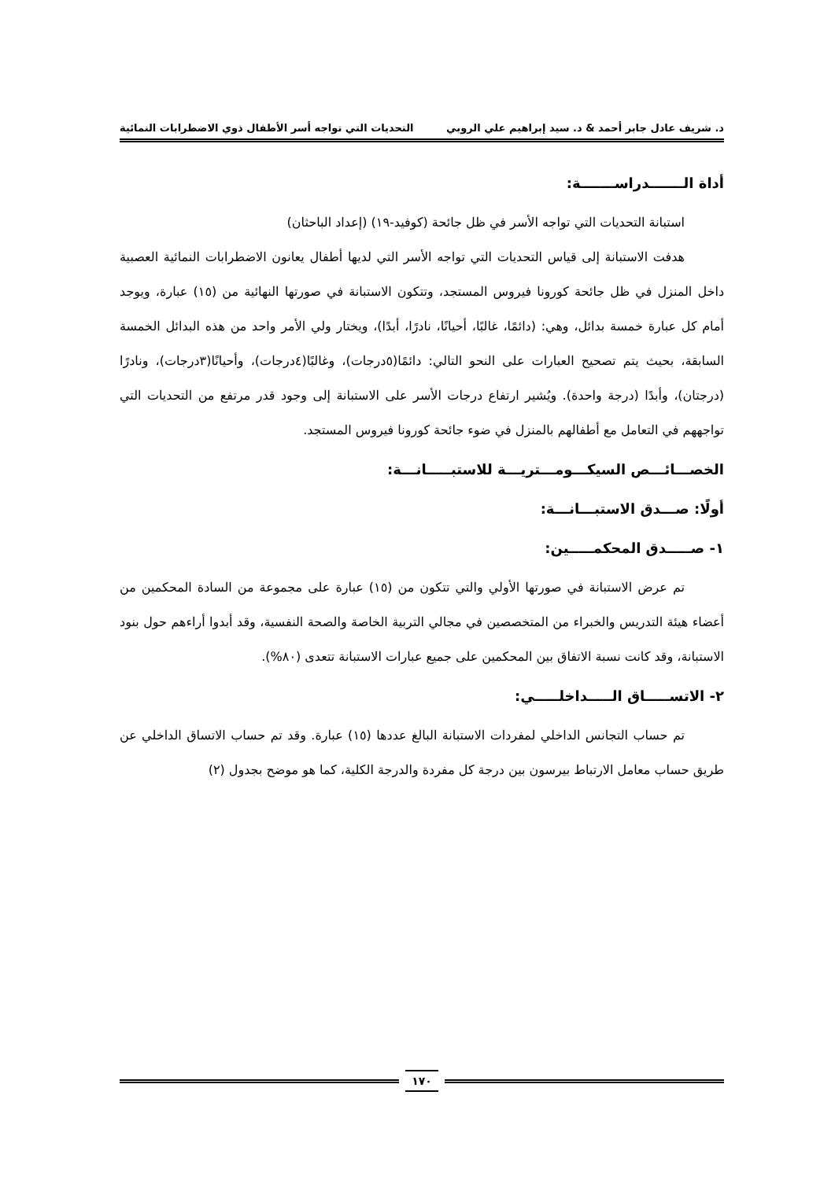د. شريف عادل جابر أحمد & د. سيد إبراهيم علي الروبي التحديات التي تواجه أسر الأطفال ذوي الاضطرابات النمائية
أداة الـــــــدراســـــــة:
استبانة التحديات التي تواجه الأسر في ظل جائحة (كوفيد-١٩) (إعداد الباحثان)
هدفت الاستبانة إلى قياس التحديات التي تواجه الأسر التي لديها أطفال يعانون الاضطرابات النمائية العصبية داخل المنزل في ظل جائحة كورونا فيروس المستجد، وتتكون الاستبانة في صورتها النهائية من (١٥) عبارة، ويوجد أمام كل عبارة خمسة بدائل، وهي: (دائمًا، غالبًا، أحيانًا، نادرًا، أبدًا)، ويختار ولي الأمر واحد من هذه البدائل الخمسة السابقة، بحيث يتم تصحيح العبارات على النحو التالي: دائمًا(٥درجات)، وغالبًا(٤درجات)، وأحيانًا(٣درجات)، ونادرًا (درجتان)، وأبدًا (درجة واحدة). ويُشير ارتفاع درجات الأسر على الاستبانة إلى وجود قدر مرتفع من التحديات التي تواجههم في التعامل مع أطفالهم بالمنزل في ضوء جائحة كورونا فيروس المستجد.
الخصـــائـــص السيكـــومـــتريـــة للاستبـــــانـــة:
أولًا: صـــدق الاستبـــانـــة:
١- صـــــدق المحكمـــــين:
تم عرض الاستبانة في صورتها الأولي والتي تتكون من (١٥) عبارة على مجموعة من السادة المحكمين من أعضاء هيئة التدريس والخبراء من المتخصصين في مجالي التربية الخاصة والصحة النفسية، وقد أبدوا أراءهم حول بنود الاستبانة، وقد كانت نسبة الاتفاق بين المحكمين على جميع عبارات الاستبانة تتعدى (٨٠%).
٢- الاتســـــاق الـــــداخلـــــي:
تم حساب التجانس الداخلي لمفردات الاستبانة البالغ عددها (١٥) عبارة. وقد تم حساب الاتساق الداخلي عن طريق حساب معامل الارتباط بيرسون بين درجة كل مفردة والدرجة الكلية، كما هو موضح بجدول (٢)
١٧٠